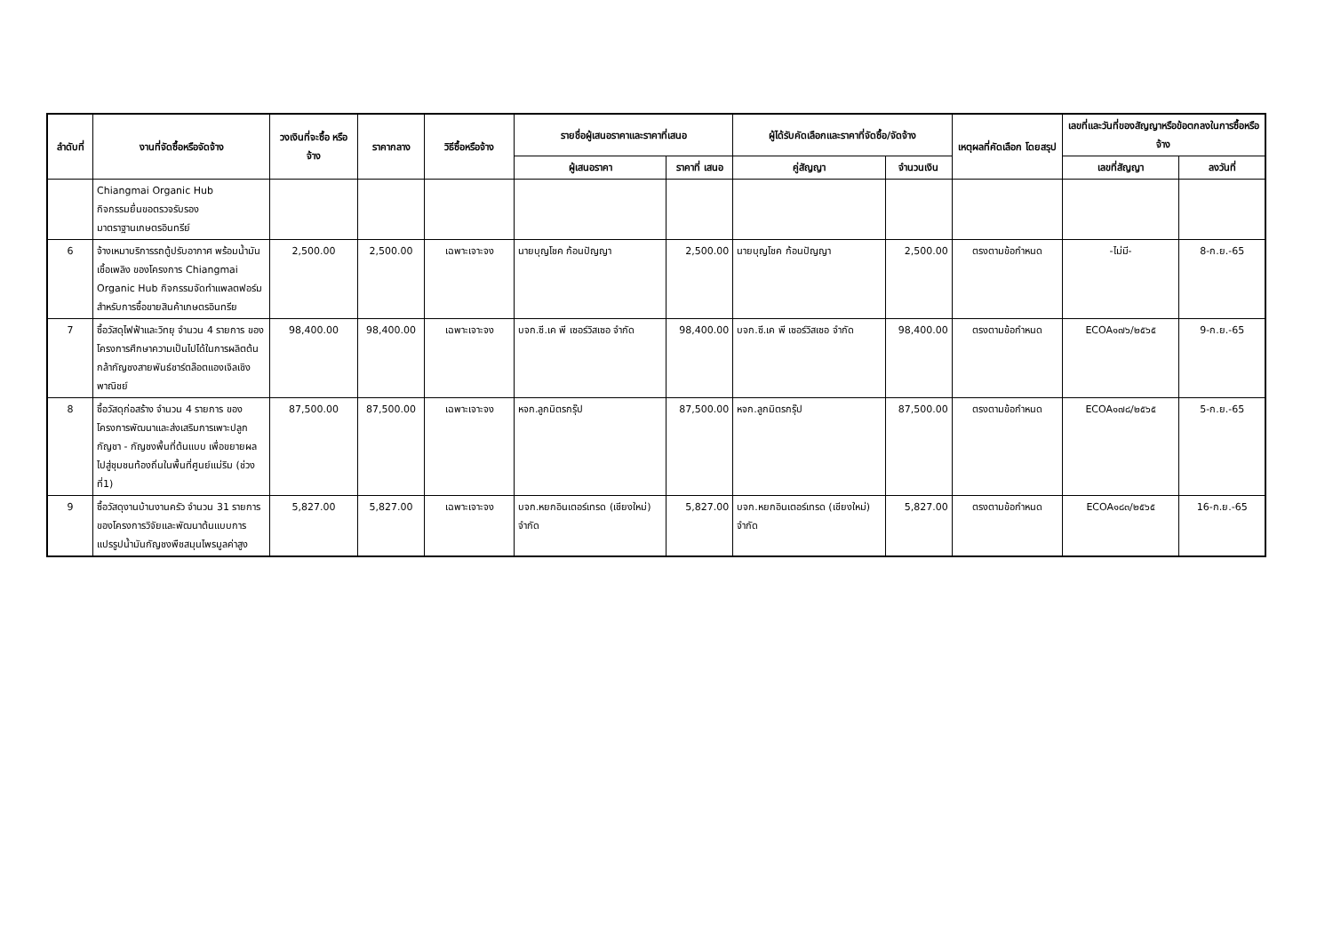| ลำดับที่ | งานที่จัดซื้อหรือจัดจ้าง | วงเงินที่จะซื้อ หรือจ้าง | ราคากลาง | วิธีซื้อหรือจ้าง | รายชื่อผู้เสนอราคาและราคาที่เสนอ | | ผู้ได้รับคัดเลือกและราคาที่จัดซื้อ/จัดจ้าง | | เหตุผลที่คัดเลือก โดยสรุป | เลขที่และวันที่ของสัญญาหรือข้อตกลงในการซื้อหรือจ้าง | |
| --- | --- | --- | --- | --- | --- | --- | --- | --- | --- | --- | --- |
| | | | | | ผู้เสนอราคา | ราคาที่ เสนอ | คู่สัญญา | จำนวนเงิน | | เลขที่สัญญา | ลงวันที่ |
| | Chiangmai Organic Hub กิจกรรมยื่นขอตรวจรับรอง มาตราฐานเกษตรอินทรีย์ | | | | | | | | | | |
| 6 | จ้างเหมาบริการรถตู้ปรับอากาศ พร้อมน้ำมันเชื้อเพลิง ของโครงการ Chiangmai Organic Hub กิจกรรมจัดทำแพลตฟอร์มสำหรับการซื้อขายสินค้าเกษตรอินทรีย | 2,500.00 | 2,500.00 | เฉพาะเจาะจง | นายบุญโชค ก้อนปัญญา | 2,500.00 | นายบุญโชค ก้อนปัญญา | 2,500.00 | ตรงตามข้อกำหนด | -ไม่มี- | 8-ก.ย.-65 |
| 7 | ซื้อวัสดุไฟฟ้าและวิทยุ จำนวน 4 รายการ ของโครงการศึกษาความเป็นไปได้ในการผลิตต้นกล้ากัญชงสายพันธ์ชาร์ตล๊อตแองเจิลเชิงพาณิชย์ | 98,400.00 | 98,400.00 | เฉพาะเจาะจง | บจก.ซี.เค พี เซอร์วิสเซอ จำกัด | 98,400.00 | บจก.ซี.เค พี เซอร์วิสเซอ จำกัด | 98,400.00 | ตรงตามข้อกำหนด | ECOA๑๗๖/๒๕๖๕ | 9-ก.ย.-65 |
| 8 | ซื้อวัสดุก่อสร้าง จำนวน 4 รายการ ของโครงการพัฒนาและส่งเสริมการเพาะปลูกกัญชา - กัญชงพื้นที่ต้นแบบ เพื่อขยายผลไปสู่ชุมชนท้องถิ่นในพื้นที่ศูนย์แม่ริม (ช่วงที่1) | 87,500.00 | 87,500.00 | เฉพาะเจาะจง | หจก.ลูกมิตรกรุ๊ป | 87,500.00 | หจก.ลูกมิตรกรุ๊ป | 87,500.00 | ตรงตามข้อกำหนด | ECOA๑๗๘/๒๕๖๕ | 5-ก.ย.-65 |
| 9 | ซื้อวัสดุงานบ้านงานครัว จำนวน 31 รายการ ของโครงการวิจัยและพัฒนาต้นแบบการแปรรูปน้ำมันกัญชงพืชสมุนไพรมูลค่าสูง | 5,827.00 | 5,827.00 | เฉพาะเจาะจง | บจก.หยกอินเตอร์เทรด (เชียงใหม่) จำกัด | 5,827.00 | บจก.หยกอินเตอร์เทรด (เชียงใหม่) จำกัด | 5,827.00 | ตรงตามข้อกำหนด | ECOA๑๘๓/๒๕๖๕ | 16-ก.ย.-65 |